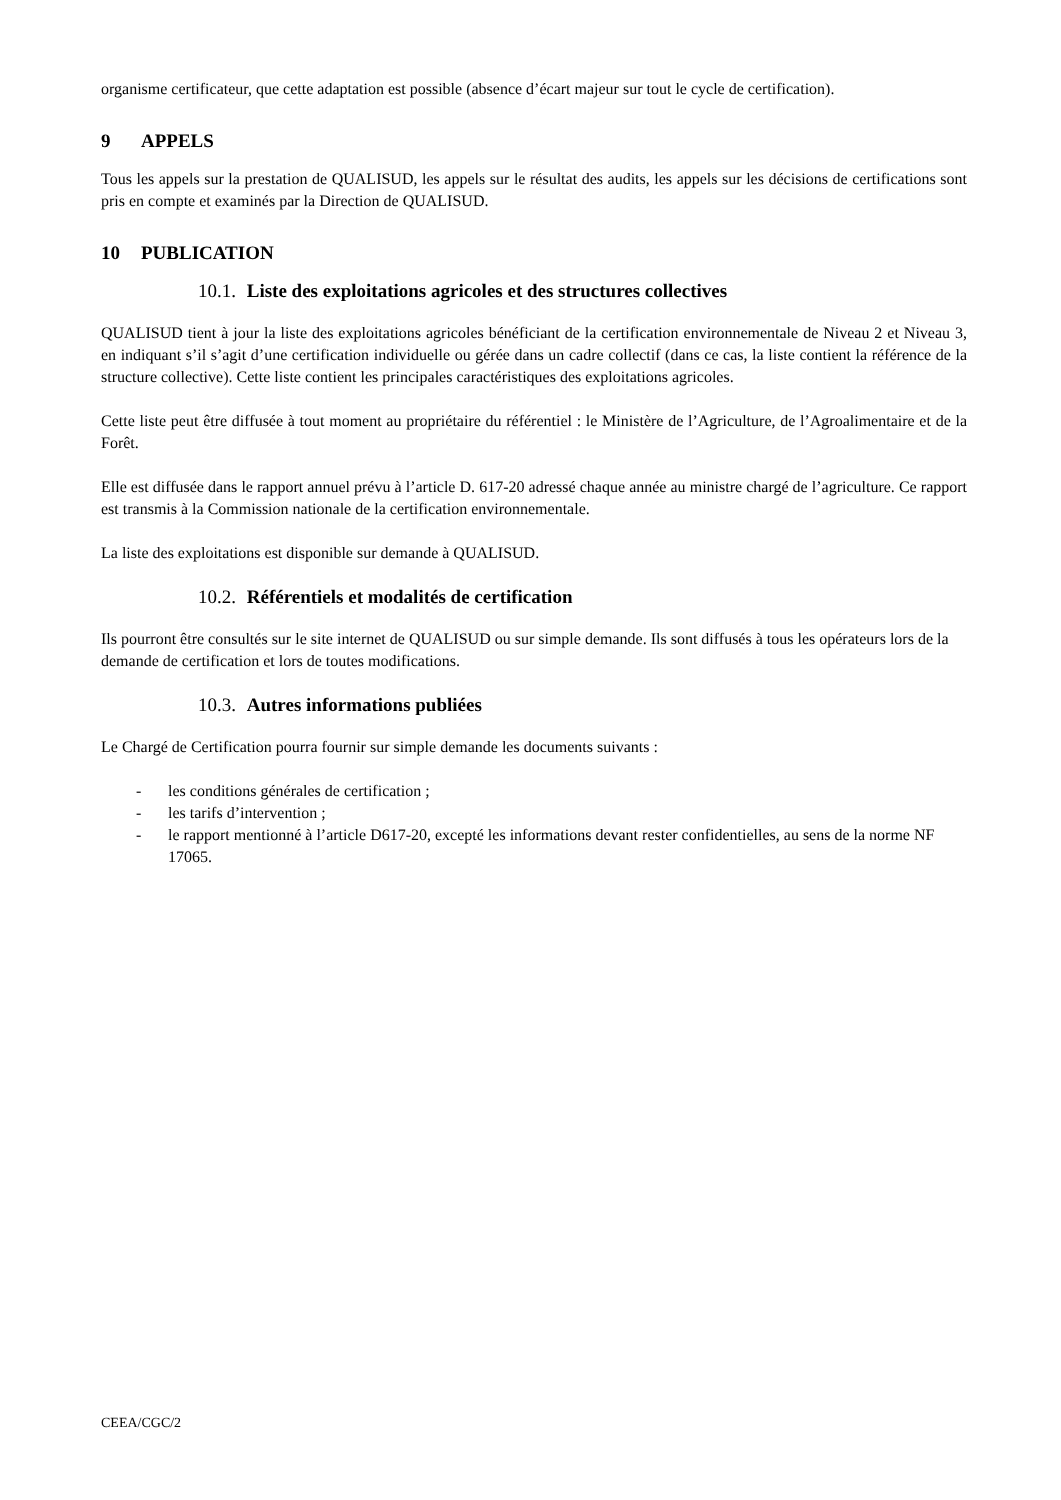organisme certificateur, que cette adaptation est possible (absence d’écart majeur sur tout le cycle de certification).
9 APPELS
Tous les appels sur la prestation de QUALISUD, les appels sur le résultat des audits, les appels sur les décisions de certifications sont pris en compte et examinés par la Direction de QUALISUD.
10 PUBLICATION
10.1. Liste des exploitations agricoles et des structures collectives
QUALISUD tient à jour la liste des exploitations agricoles bénéficiant de la certification environnementale de Niveau 2 et Niveau 3, en indiquant s’il s’agit d’une certification individuelle ou gérée dans un cadre collectif (dans ce cas, la liste contient la référence de la structure collective). Cette liste contient les principales caractéristiques des exploitations agricoles.
Cette liste peut être diffusée à tout moment au propriétaire du référentiel : le Ministère de l’Agriculture, de l’Agroalimentaire et de la Forêt.
Elle est diffusée dans le rapport annuel prévu à l’article D. 617-20 adressé chaque année au ministre chargé de l’agriculture. Ce rapport est transmis à la Commission nationale de la certification environnementale.
La liste des exploitations est disponible sur demande à QUALISUD.
10.2. Référentiels et modalités de certification
Ils pourront être consultés sur le site internet de QUALISUD ou sur simple demande. Ils sont diffusés à tous les opérateurs lors de la demande de certification et lors de toutes modifications.
10.3. Autres informations publiées
Le Chargé de Certification pourra fournir sur simple demande les documents suivants :
- les conditions générales de certification ;
- les tarifs d’intervention ;
- le rapport mentionné à l’article D617-20, excepté les informations devant rester confidentielles, au sens de la norme NF 17065.
CEEA/CGC/2